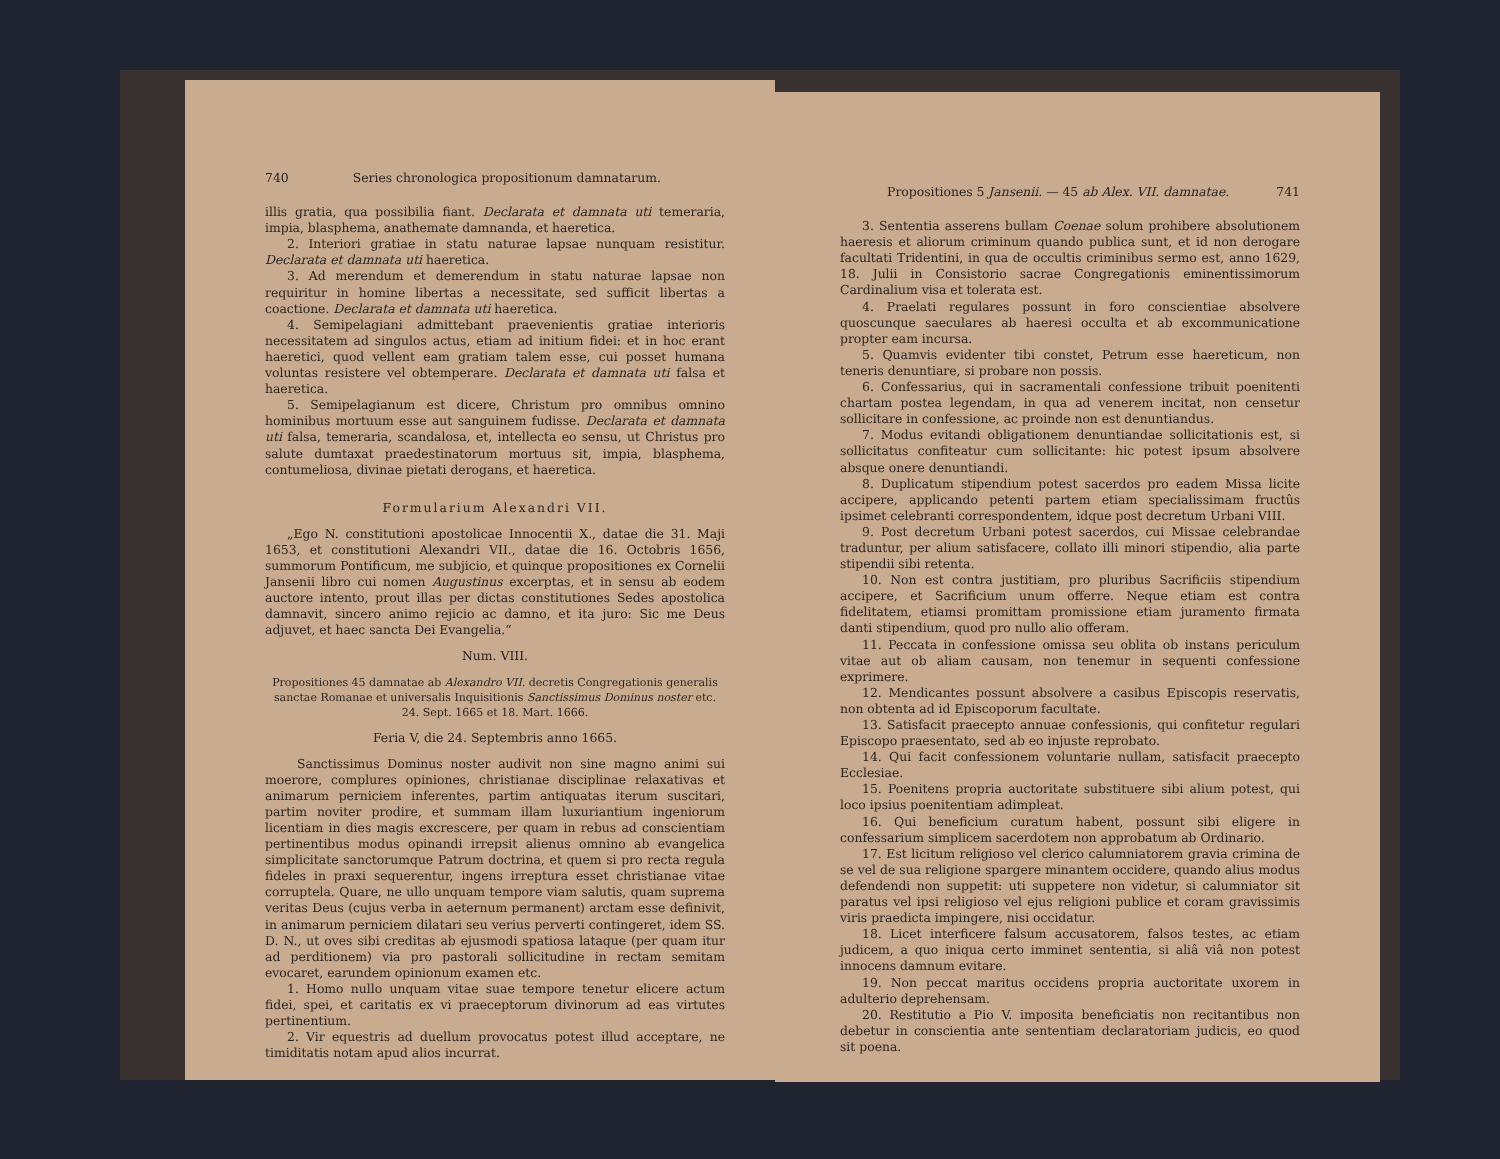740 Series chronologica propositionum damnatarum.
illis gratia, qua possibilia fiant. Declarata et damnata uti temeraria, impia, blasphema, anathemate damnanda, et haeretica.
2. Interiori gratiae in statu naturae lapsae nunquam resistitur. Declarata et damnata uti haeretica.
3. Ad merendum et demerendum in statu naturae lapsae non requiritur in homine libertas a necessitate, sed sufficit libertas a coactione. Declarata et damnata uti haeretica.
4. Semipelagiani admittebant praevenientis gratiae interioris necessitatem ad singulos actus, etiam ad initium fidei: et in hoc erant haeretici, quod vellent eam gratiam talem esse, cui posset humana voluntas resistere vel obtemperare. Declarata et damnata uti falsa et haeretica.
5. Semipelagianum est dicere, Christum pro omnibus omnino hominibus mortuum esse aut sanguinem fudisse. Declarata et damnata uti falsa, temeraria, scandalosa, et, intellecta eo sensu, ut Christus pro salute dumtaxat praedestinatorum mortuus sit, impia, blasphema, contumeliosa, divinae pietati derogans, et haeretica.
Formularium Alexandri VII.
„Ego N. constitutioni apostolicae Innocentii X., datae die 31. Maji 1653, et constitutioni Alexandri VII., datae die 16. Octobris 1656, summorum Pontificum, me subjicio, et quinque propositiones ex Cornelii Jansenii libro cui nomen Augustinus excerptas, et in sensu ab eodem auctore intento, prout illas per dictas constitutiones Sedes apostolica damnavit, sincero animo rejicio ac damno, et ita juro: Sic me Deus adjuvet, et haec sancta Dei Evangelia.“
Num. VIII.
Propositiones 45 damnatae ab Alexandro VII. decretis Congregationis generalis sanctae Romanae et universalis Inquisitionis Sanctissimus Dominus noster etc. 24. Sept. 1665 et 18. Mart. 1666.
Feria V, die 24. Septembris anno 1665.
Sanctissimus Dominus noster audivit non sine magno animi sui moerore, complures opiniones, christianae disciplinae relaxativas et animarum perniciem inferentes, partim antiquatas iterum suscitari, partim noviter prodire, et summam illam luxuriantium ingeniorum licentiam in dies magis excrescere, per quam in rebus ad conscientiam pertinentibus modus opinandi irrepsit alienus omnino ab evangelica simplicitate sanctorumque Patrum doctrina, et quem si pro recta regula fideles in praxi sequerentur, ingens irreptura esset christianae vitae corruptela. Quare, ne ullo unquam tempore viam salutis, quam suprema veritas Deus (cujus verba in aeternum permanent) arctam esse definivit, in animarum perniciem dilatari seu verius perverti contingeret, idem SS. D. N., ut oves sibi creditas ab ejusmodi spatiosa lataque (per quam itur ad perditionem) via pro pastorali sollicitudine in rectam semitam evocaret, earundem opinionum examen etc.
1. Homo nullo unquam vitae suae tempore tenetur elicere actum fidei, spei, et caritatis ex vi praeceptorum divinorum ad eas virtutes pertinentium.
2. Vir equestris ad duellum provocatus potest illud acceptare, ne timiditatis notam apud alios incurrat.
Propositiones 5 Jansenii. — 45 ab Alex. VII. damnatae. 741
3. Sententia asserens bullam Coenae solum prohibere absolutionem haeresis et aliorum criminum quando publica sunt, et id non derogare facultati Tridentini, in qua de occultis criminibus sermo est, anno 1629, 18. Julii in Consistorio sacrae Congregationis eminentissimorum Cardinalium visa et tolerata est.
4. Praelati regulares possunt in foro conscientiae absolvere quoscunque saeculares ab haeresi occulta et ab excommunicatione propter eam incursa.
5. Quamvis evidenter tibi constet, Petrum esse haereticum, non teneris denuntiare, si probare non possis.
6. Confessarius, qui in sacramentali confessione tribuit poenitenti chartam postea legendam, in qua ad venerem incitat, non censetur sollicitare in confessione, ac proinde non est denuntiandus.
7. Modus evitandi obligationem denuntiandae sollicitationis est, si sollicitatus confiteatur cum sollicitante: hic potest ipsum absolvere absque onere denuntiandi.
8. Duplicatum stipendium potest sacerdos pro eadem Missa licite accipere, applicando petenti partem etiam specialissimam fructûs ipsimet celebranti correspondentem, idque post decretum Urbani VIII.
9. Post decretum Urbani potest sacerdos, cui Missae celebrandae traduntur, per alium satisfacere, collato illi minori stipendio, alia parte stipendii sibi retenta.
10. Non est contra justitiam, pro pluribus Sacrificiis stipendium accipere, et Sacrificium unum offerre. Neque etiam est contra fidelitatem, etiamsi promittam promissione etiam juramento firmata danti stipendium, quod pro nullo alio offeram.
11. Peccata in confessione omissa seu oblita ob instans periculum vitae aut ob aliam causam, non tenemur in sequenti confessione exprimere.
12. Mendicantes possunt absolvere a casibus Episcopis reservatis, non obtenta ad id Episcoporum facultate.
13. Satisfacit praecepto annuae confessionis, qui confitetur regulari Episcopo praesentato, sed ab eo injuste reprobato.
14. Qui facit confessionem voluntarie nullam, satisfacit praecepto Ecclesiae.
15. Poenitens propria auctoritate substituere sibi alium potest, qui loco ipsius poenitentiam adimpleat.
16. Qui beneficium curatum habent, possunt sibi eligere in confessarium simplicem sacerdotem non approbatum ab Ordinario.
17. Est licitum religioso vel clerico calumniatorem gravia crimina de se vel de sua religione spargere minantem occidere, quando alius modus defendendi non suppetit: uti suppetere non videtur, si calumniator sit paratus vel ipsi religioso vel ejus religioni publice et coram gravissimis viris praedicta impingere, nisi occidatur.
18. Licet interficere falsum accusatorem, falsos testes, ac etiam judicem, a quo iniqua certo imminet sententia, si aliâ viâ non potest innocens damnum evitare.
19. Non peccat maritus occidens propria auctoritate uxorem in adulterio deprehensam.
20. Restitutio a Pio V. imposita beneficiatis non recitantibus non debetur in conscientia ante sententiam declaratoriam judicis, eo quod sit poena.